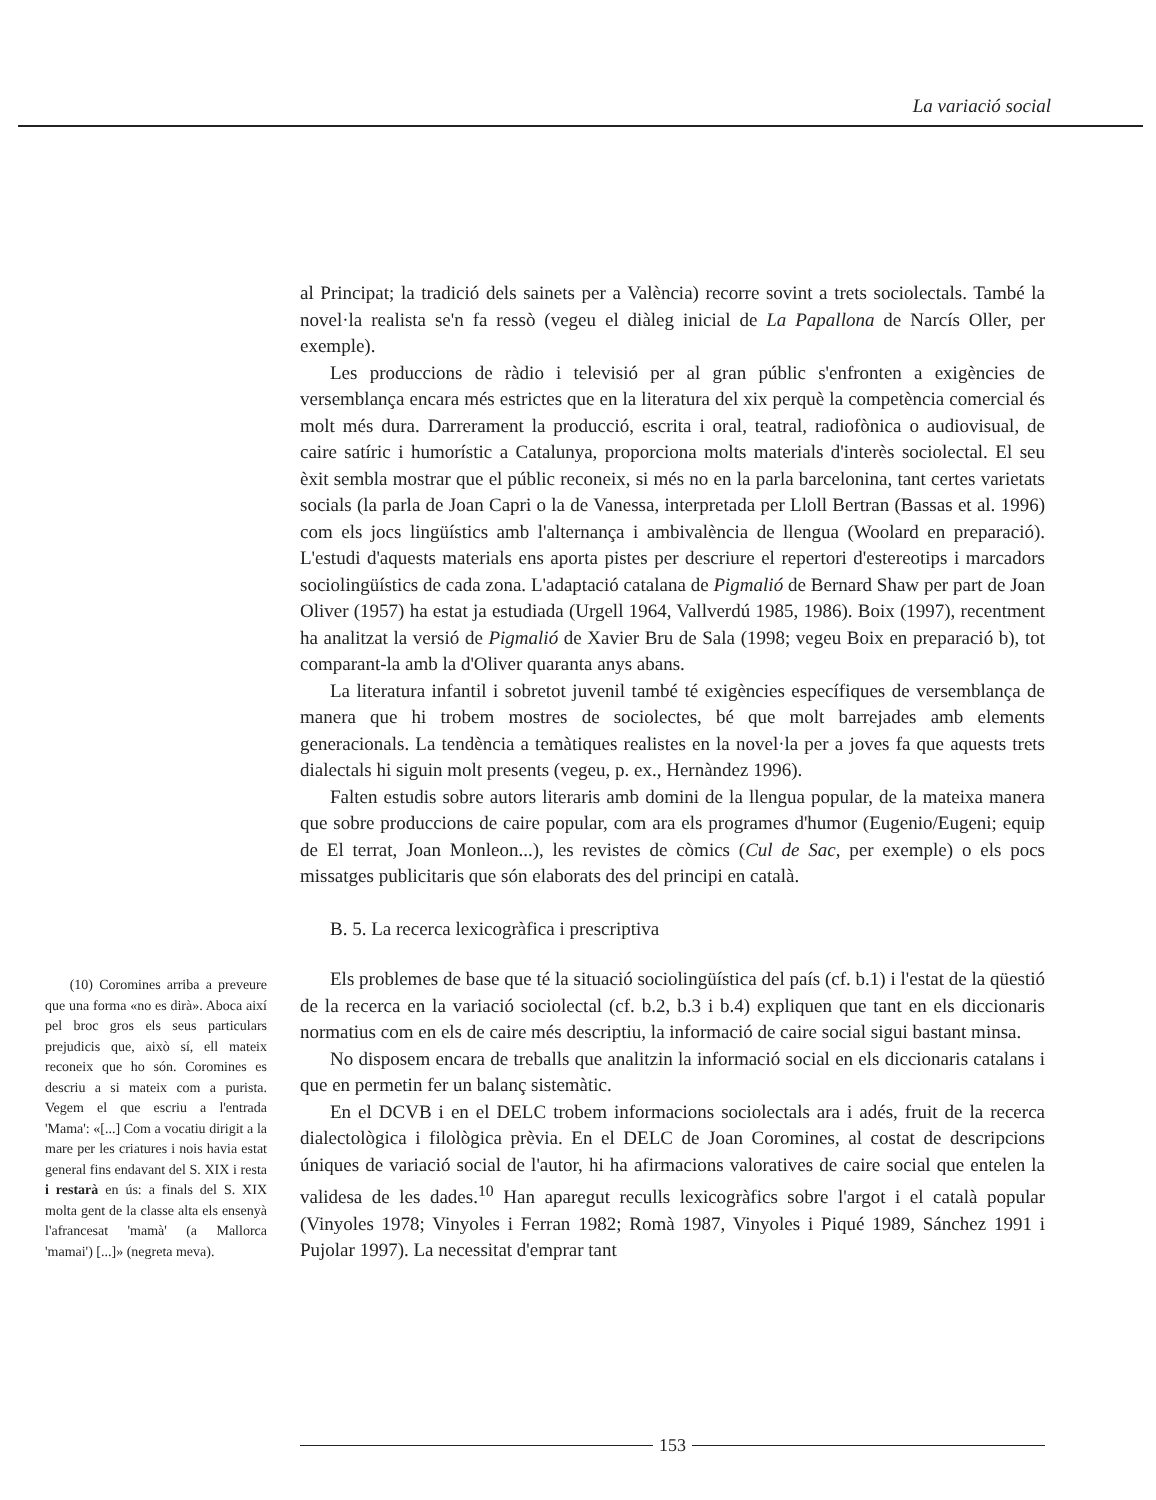La variació social
al Principat; la tradició dels sainets per a València) recorre sovint a trets sociolectals. També la novel·la realista se'n fa ressò (vegeu el diàleg inicial de La Papallona de Narcís Oller, per exemple).
Les produccions de ràdio i televisió per al gran públic s'enfronten a exigències de versemblança encara més estrictes que en la literatura del xix perquè la competència comercial és molt més dura. Darrerament la producció, escrita i oral, teatral, radiofònica o audiovisual, de caire satíric i humorístic a Catalunya, proporciona molts materials d'interès sociolectal. El seu èxit sembla mostrar que el públic reconeix, si més no en la parla barcelonina, tant certes varietats socials (la parla de Joan Capri o la de Vanessa, interpretada per Lloll Bertran (Bassas et al. 1996) com els jocs lingüístics amb l'alternança i ambivalència de llengua (Woolard en preparació). L'estudi d'aquests materials ens aporta pistes per descriure el repertori d'estereotips i marcadors sociolingüístics de cada zona. L'adaptació catalana de Pigmalió de Bernard Shaw per part de Joan Oliver (1957) ha estat ja estudiada (Urgell 1964, Vallverdú 1985, 1986). Boix (1997), recentment ha analitzat la versió de Pigmalió de Xavier Bru de Sala (1998; vegeu Boix en preparació b), tot comparant-la amb la d'Oliver quaranta anys abans.
La literatura infantil i sobretot juvenil també té exigències específiques de versemblança de manera que hi trobem mostres de sociolectes, bé que molt barrejades amb elements generacionals. La tendència a temàtiques realistes en la novel·la per a joves fa que aquests trets dialectals hi siguin molt presents (vegeu, p. ex., Hernàndez 1996).
Falten estudis sobre autors literaris amb domini de la llengua popular, de la mateixa manera que sobre produccions de caire popular, com ara els programes d'humor (Eugenio/Eugeni; equip de El terrat, Joan Monleon...), les revistes de còmics (Cul de Sac, per exemple) o els pocs missatges publicitaris que són elaborats des del principi en català.
B. 5. La recerca lexicogràfica i prescriptiva
Els problemes de base que té la situació sociolingüística del país (cf. b.1) i l'estat de la qüestió de la recerca en la variació sociolectal (cf. b.2, b.3 i b.4) expliquen que tant en els diccionaris normatius com en els de caire més descriptiu, la informació de caire social sigui bastant minsa.
No disposem encara de treballs que analitzin la informació social en els diccionaris catalans i que en permetin fer un balanç sistemàtic.
En el DCVB i en el DELC trobem informacions sociolectals ara i adés, fruit de la recerca dialectològica i filològica prèvia. En el DELC de Joan Coromines, al costat de descripcions úniques de variació social de l'autor, hi ha afirmacions valoratives de caire social que entelen la validesa de les dades.<sup>10</sup> Han aparegut reculls lexicogràfics sobre l'argot i el català popular (Vinyoles 1978; Vinyoles i Ferran 1982; Romà 1987, Vinyoles i Piqué 1989, Sánchez 1991 i Pujolar 1997). La necessitat d'emprar tant
(10) Coromines arriba a preveure que una forma «no es dirà». Aboca així pel broc gros els seus particulars prejudicis que, això sí, ell mateix reconeix que ho són. Coromines es descriu a si mateix com a purista. Vegem el que escriu a l'entrada 'Mama': «[...] Com a vocatiu dirigit a la mare per les criatures i nois havia estat general fins endavant del S. XIX i resta i restarà en ús: a finals del S. XIX molta gent de la classe alta els ensenyà l'afrancesat 'mamà' (a Mallorca 'mamai') [...]» (negreta meva).
153